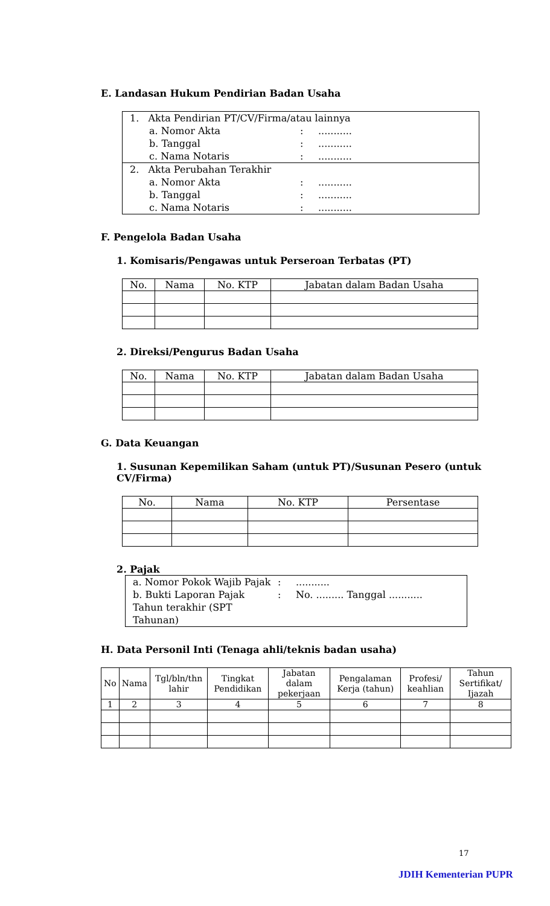E. Landasan Hukum Pendirian Badan Usaha
1. Akta Pendirian PT/CV/Firma/atau lainnya
a. Nomor Akta:...........
b. Tanggal:...........
c. Nama Notaris:...........
2. Akta Perubahan Terakhir
a. Nomor Akta:...........
b. Tanggal:...........
c. Nama Notaris:...........
F. Pengelola Badan Usaha
1. Komisaris/Pengawas untuk Perseroan Terbatas (PT)
| No. | Nama | No. KTP | Jabatan dalam Badan Usaha |
| --- | --- | --- | --- |
2. Direksi/Pengurus Badan Usaha
| No. | Nama | No. KTP | Jabatan dalam Badan Usaha |
| --- | --- | --- | --- |
G. Data Keuangan
1. Susunan Kepemilikan Saham (untuk PT)/Susunan Pesero (untuk CV/Firma)
| No. | Nama | No. KTP | Persentase |
| --- | --- | --- | --- |
2. Pajak
a. Nomor Pokok Wajib Pajak:...........
b. Bukti Laporan Pajak Tahun terakhir (SPT Tahunan): No. ......... Tanggal ...........
H. Data Personil Inti (Tenaga ahli/teknis badan usaha)
| No | Nama | Tgl/bln/thn lahir | Tingkat Pendidikan | Jabatan dalam pekerjaan | Pengalaman Kerja (tahun) | Profesi/ keahlian | Tahun Sertifikat/ Ijazah |
| --- | --- | --- | --- | --- | --- | --- | --- |
| 1 | 2 | 3 | 4 | 5 | 6 | 7 | 8 |
17
JDIH Kementerian PUPR